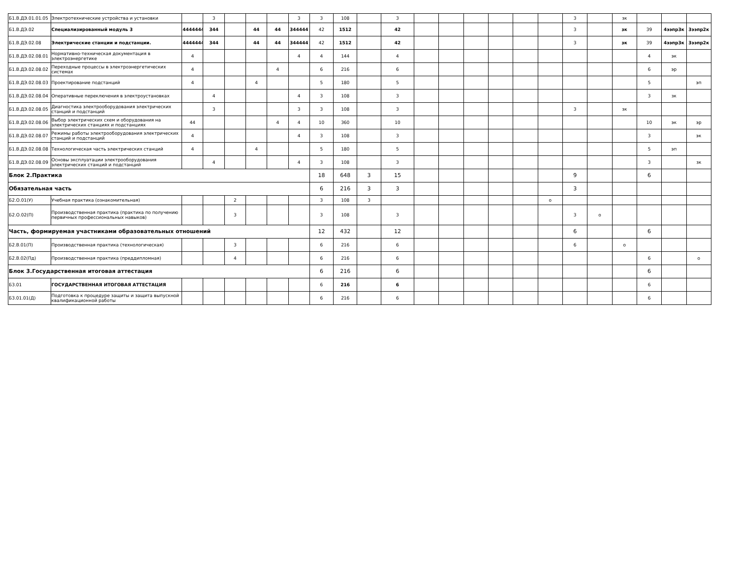| Б1.В.ДЭ.01.01.05 | Электротехнические устройства и установки | | 3 | | | | 3 | 3 | 108 | | 3 | | | | | | | 3 | | зк | | | |
| Б1.В.ДЭ.02 | Специализированный модуль 3 | 4444444 | 344 | | 44 | 44 | 344444 | 42 | 1512 | | 42 | | | | | | | 3 | | зк | 39 | 4ээпр3к | 3ээпр2к |
| Б1.В.ДЭ.02.08 | Электрические станции и подстанции. | 4444444 | 344 | | 44 | 44 | 344444 | 42 | 1512 | | 42 | | | | | | | 3 | | зк | 39 | 4ээпр3к | 3ээпр2к |
| Б1.В.ДЭ.02.08.01 | Нормативно-техническая документация в электроэнергетике | 4 | | | | | 4 | 4 | 144 | | 4 | | | | | | | | | | 4 | эк | |
| Б1.В.ДЭ.02.08.02 | Переходные процессы в электроэнергетических системах | 4 | | | | 4 | | 6 | 216 | | 6 | | | | | | | | | | 6 | эр | |
| Б1.В.ДЭ.02.08.03 | Проектирование подстанций | 4 | | | 4 | | | 5 | 180 | | 5 | | | | | | | | | | 5 | | эп |
| Б1.В.ДЭ.02.08.04 | Оперативные переключения в электроустановках | | 4 | | | | 4 | 3 | 108 | | 3 | | | | | | | | | | 3 | зк | |
| Б1.В.ДЭ.02.08.05 | Диагностика электрооборудования электрических станций и подстанций | | 3 | | | | 3 | 3 | 108 | | 3 | | | | | | | 3 | | зк | | | |
| Б1.В.ДЭ.02.08.06 | Выбор электрических схем и оборудования на электрических станциях и подстанциях | 44 | | | | 4 | 4 | 10 | 360 | | 10 | | | | | | | | | | 10 | эк | эр |
| Б1.В.ДЭ.02.08.07 | Режимы работы электрооборудования электрических станций и подстанций | 4 | | | | | 4 | 3 | 108 | | 3 | | | | | | | | | | 3 | | эк |
| Б1.В.ДЭ.02.08.08 | Технологическая часть электрических станций | 4 | | | 4 | | | 5 | 180 | | 5 | | | | | | | | | | 5 | эп | |
| Б1.В.ДЭ.02.08.09 | Основы эксплуатации электрооборудования электрических станций и подстанций | | 4 | | | | 4 | 3 | 108 | | 3 | | | | | | | | | | 3 | | зк |
| Блок 2.Практика | | | | | | | | 18 | 648 | 3 | 15 | | | | | | | 9 | | | 6 | | |
| Обязательная часть | | | | | | | | 6 | 216 | 3 | 3 | | | | | | | 3 | | | | | |
| Б2.О.01(У) | Учебная практика (ознакомительная) | | | 2 | | | | 3 | 108 | 3 | | | | | | | о | | | | | | |
| Б2.О.02(П) | Производственная практика (практика по получению первичных профессиональных навыков) | | | 3 | | | | 3 | 108 | | 3 | | | | | | | 3 | о | | | | |
| Часть, формируемая участниками образовательных отношений | | | | | | | | 12 | 432 | | 12 | | | | | | | 6 | | | 6 | | |
| Б2.В.01(П) | Производственная практика (технологическая) | | | 3 | | | | 6 | 216 | | 6 | | | | | | | 6 | | о | | | |
| Б2.В.02(Пд) | Производственная практика (преддипломная) | | | 4 | | | | 6 | 216 | | 6 | | | | | | | | | | 6 | | о |
| Блок 3.Государственная итоговая аттестация | | | | | | | | 6 | 216 | | 6 | | | | | | | | | | 6 | | |
| Б3.01 | ГОСУДАРСТВЕННАЯ ИТОГОВАЯ АТТЕСТАЦИЯ | | | | | | | 6 | 216 | | 6 | | | | | | | | | | 6 | | |
| Б3.01.01(Д) | Подготовка к процедуре защиты и защита выпускной квалификационной работы | | | | | | | 6 | 216 | | 6 | | | | | | | | | | 6 | | |